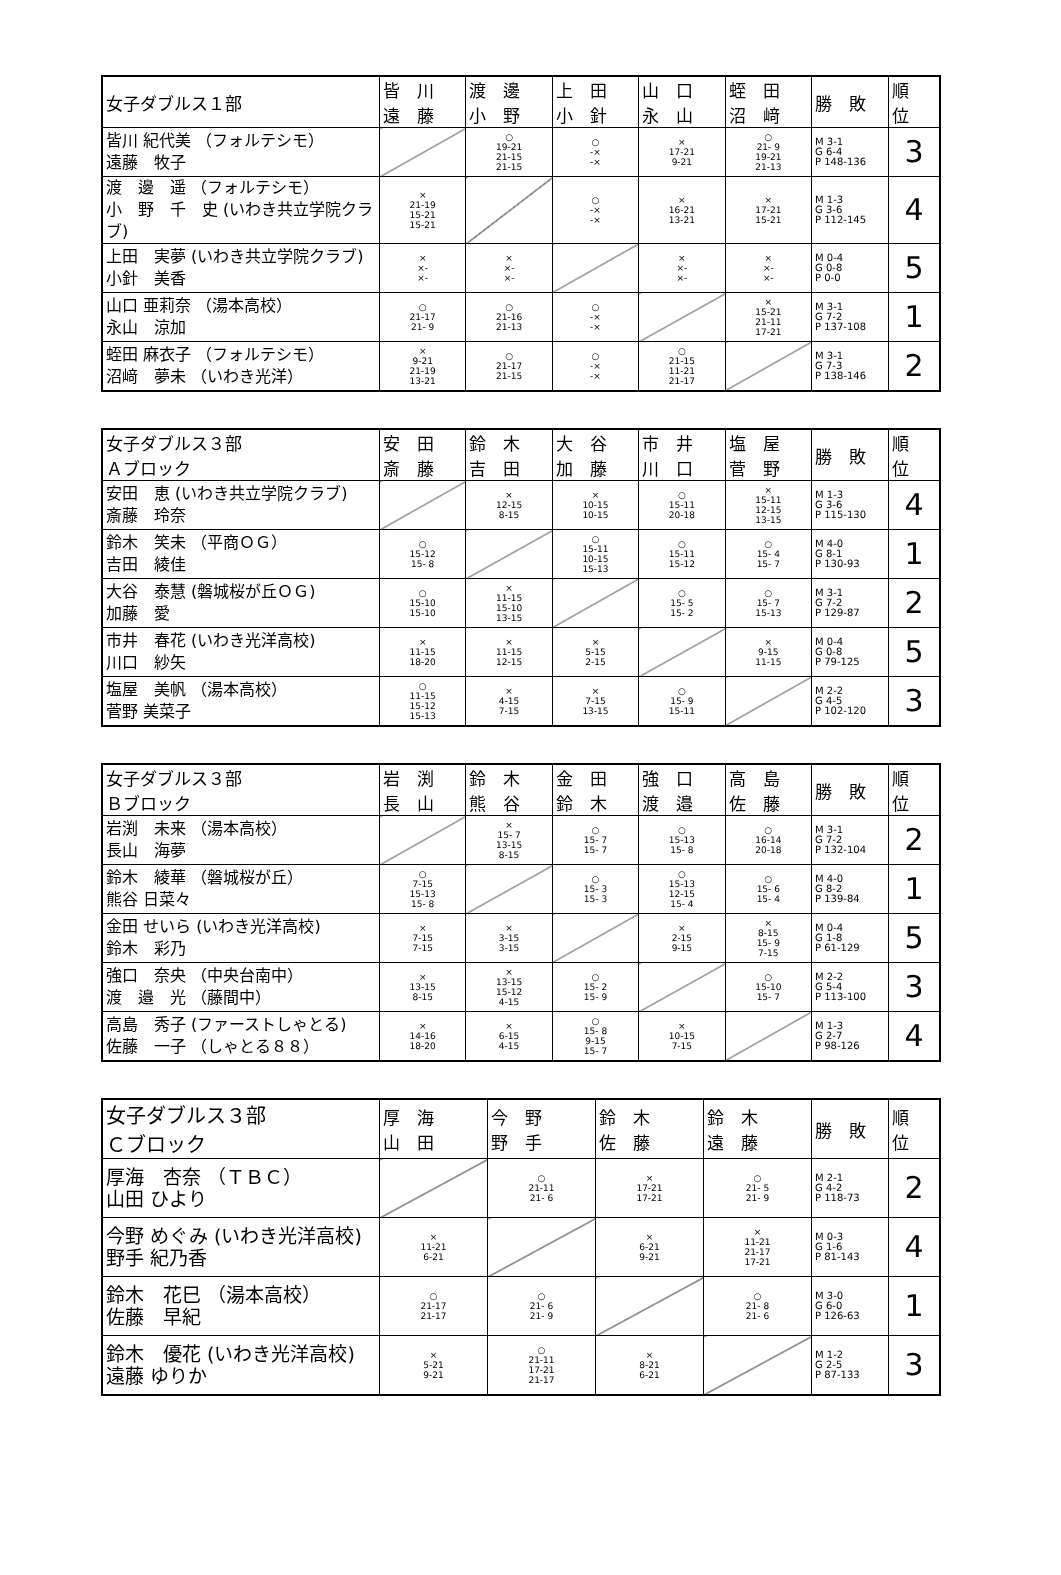| 女子ダブルス１部 | 皆 川 遠 藤 | 渡 邊 小 野 | 上 田 小 針 | 山 口 永 山 | 蛭 田 沼 﨑 | 勝 敗 | 順 位 |
| --- | --- | --- | --- | --- | --- | --- | --- |
| 皆川 紀代美 （フォルテシモ） 遠藤 牧子 | | ○ 19-21 21-15 21-15 | ○ -× -× | × 17-21 9-21 | ○ 21- 9 19-21 21-13 | M 3-1 G 6-4 P 148-136 | 3 |
| 渡 邊 遥 （フォルテシモ） 小 野 千 史 (いわき共立学院クラブ) | × 21-19 15-21 15-21 | | ○ -× -× | × 16-21 13-21 | × 17-21 15-21 | M 1-3 G 3-6 P 112-145 | 4 |
| 上田 実夢 (いわき共立学院クラブ) 小針 美香 | × ×- ×- | × ×- ×- | | × ×- ×- | × ×- ×- | M 0-4 G 0-8 P 0-0 | 5 |
| 山口 亜莉奈 （湯本高校） 永山 涼加 | ○ 21-17 21- 9 | ○ 21-16 21-13 | ○ -× -× | | × 15-21 21-11 17-21 | M 3-1 G 7-2 P 137-108 | 1 |
| 蛭田 麻衣子 （フォルテシモ） 沼﨑 夢未 （いわき光洋） | × 9-21 21-19 13-21 | ○ 21-17 21-15 | ○ -× -× | ○ 21-15 11-21 21-17 | | M 3-1 G 7-3 P 138-146 | 2 |
| 女子ダブルス３部 Ａブロック | 安 田 斎 藤 | 鈴 木 吉 田 | 大 谷 加 藤 | 市 井 川 口 | 塩 屋 菅 野 | 勝 敗 | 順 位 |
| --- | --- | --- | --- | --- | --- | --- | --- |
| 安田 恵 (いわき共立学院クラブ) 斎藤 玲奈 | | × 12-15 8-15 | × 10-15 10-15 | ○ 15-11 20-18 | × 15-11 12-15 13-15 | M 1-3 G 3-6 P 115-130 | 4 |
| 鈴木 笑未 （平商ＯＧ） 吉田 綾佳 | ○ 15-12 15- 8 | | ○ 15-11 10-15 15-13 | ○ 15-11 15-12 | ○ 15- 4 15- 7 | M 4-0 G 8-1 P 130-93 | 1 |
| 大谷 泰慧 (磐城桜が丘ＯＧ) 加藤 愛 | ○ 15-10 15-10 | × 11-15 15-10 13-15 | | ○ 15- 5 15- 2 | ○ 15- 7 15-13 | M 3-1 G 7-2 P 129-87 | 2 |
| 市井 春花 (いわき光洋高校) 川口 紗矢 | × 11-15 18-20 | × 11-15 12-15 | × 5-15 2-15 | | × 9-15 11-15 | M 0-4 G 0-8 P 79-125 | 5 |
| 塩屋 美帆 （湯本高校） 菅野 美菜子 | ○ 11-15 15-12 15-13 | × 4-15 7-15 | × 7-15 13-15 | ○ 15- 9 15-11 | | M 2-2 G 4-5 P 102-120 | 3 |
| 女子ダブルス３部 Ｂブロック | 岩 渕 長 山 | 鈴 木 熊 谷 | 金 田 鈴 木 | 強 口 渡 邉 | 高 島 佐 藤 | 勝 敗 | 順 位 |
| --- | --- | --- | --- | --- | --- | --- | --- |
| 岩渕 未来 （湯本高校） 長山 海夢 | | × 15- 7 13-15 8-15 | ○ 15- 7 15- 7 | ○ 15-13 15- 8 | ○ 16-14 20-18 | M 3-1 G 7-2 P 132-104 | 2 |
| 鈴木 綾華 （磐城桜が丘） 熊谷 日菜々 | ○ 7-15 15-13 15- 8 | | ○ 15- 3 15- 3 | ○ 15-13 12-15 15- 4 | ○ 15- 6 15- 4 | M 4-0 G 8-2 P 139-84 | 1 |
| 金田 せいら (いわき光洋高校) 鈴木 彩乃 | × 7-15 7-15 | × 3-15 3-15 | | × 2-15 9-15 | × 8-15 15- 9 7-15 | M 0-4 G 1-8 P 61-129 | 5 |
| 強口 奈央 （中央台南中） 渡 邉 光 （藤間中） | × 13-15 8-15 | × 13-15 15-12 4-15 | ○ 15- 2 15- 9 | | ○ 15-10 15- 7 | M 2-2 G 5-4 P 113-100 | 3 |
| 高島 秀子 (ファーストしゃとる) 佐藤 一子 （しゃとる８８） | × 14-16 18-20 | × 6-15 4-15 | ○ 15- 8 9-15 15- 7 | × 10-15 7-15 | | M 1-3 G 2-7 P 98-126 | 4 |
| 女子ダブルス３部 Ｃブロック | 厚 海 山 田 | 今 野 野 手 | 鈴 木 佐 藤 | 鈴 木 遠 藤 | 勝 敗 | 順 位 |
| --- | --- | --- | --- | --- | --- | --- |
| 厚海 杏奈 （ＴＢＣ） 山田 ひより | | ○ 21-11 21- 6 | × 17-21 17-21 | ○ 21- 5 21- 9 | M 2-1 G 4-2 P 118-73 | 2 |
| 今野 めぐみ (いわき光洋高校) 野手 紀乃香 | × 11-21 6-21 | | × 6-21 9-21 | × 11-21 21-17 17-21 | M 0-3 G 1-6 P 81-143 | 4 |
| 鈴木 花巳 （湯本高校） 佐藤 早紀 | ○ 21-17 21-17 | ○ 21- 6 21- 9 | | ○ 21- 8 21- 6 | M 3-0 G 6-0 P 126-63 | 1 |
| 鈴木 優花 (いわき光洋高校) 遠藤 ゆりか | × 5-21 9-21 | ○ 21-11 17-21 21-17 | × 8-21 6-21 | | M 1-2 G 2-5 P 87-133 | 3 |